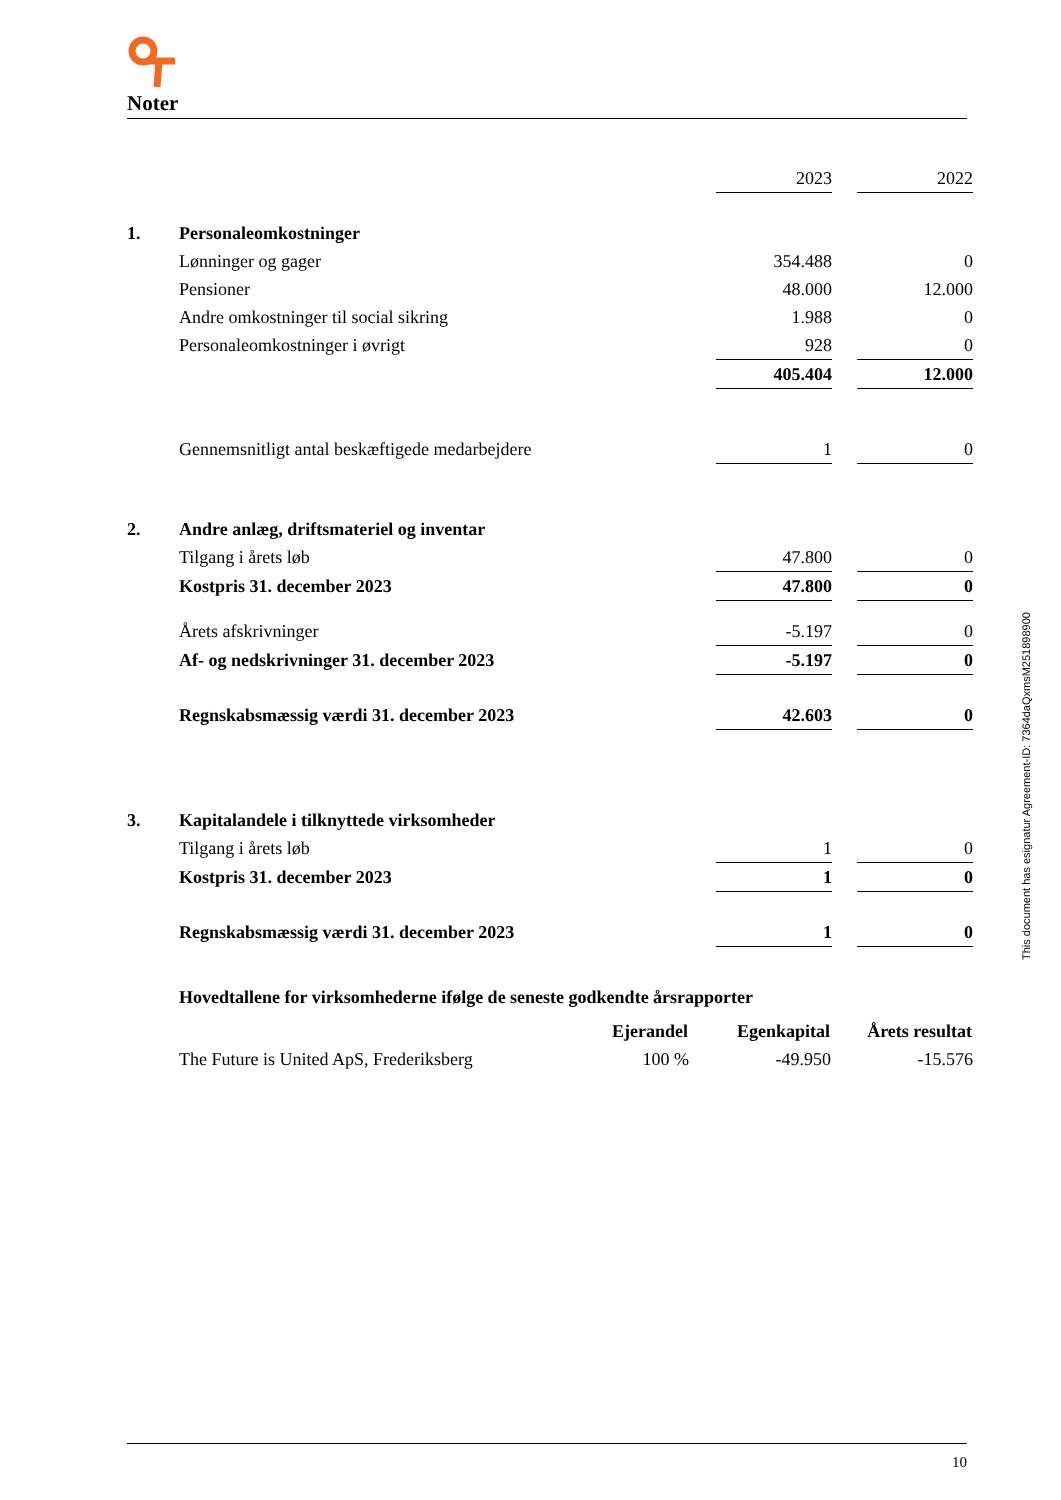Noter
| | | | 2023 | | 2022 |
| 1. | Personaleomkostninger | | | | |
| | Lønninger og gager | | 354.488 | | 0 |
| | Pensioner | | 48.000 | | 12.000 |
| | Andre omkostninger til social sikring | | 1.988 | | 0 |
| | Personaleomkostninger i øvrigt | | 928 | | 0 |
| | | | 405.404 | | 12.000 |
| | Gennemsnitligt antal beskæftigede medarbejdere | | 1 | | 0 |
| 2. | Andre anlæg, driftsmateriel og inventar | | | | |
| | Tilgang i årets løb | | 47.800 | | 0 |
| | Kostpris 31. december 2023 | | 47.800 | | 0 |
| | Årets afskrivninger | | -5.197 | | 0 |
| | Af- og nedskrivninger 31. december 2023 | | -5.197 | | 0 |
| | Regnskabsmæssig værdi 31. december 2023 | | 42.603 | | 0 |
| 3. | Kapitalandele i tilknyttede virksomheder | | | | |
| | Tilgang i årets løb | | 1 | | 0 |
| | Kostpris 31. december 2023 | | 1 | | 0 |
| | Regnskabsmæssig værdi 31. december 2023 | | 1 | | 0 |
| | Hovedtallene for virksomhederne ifølge de seneste godkendte årsrapporter | | | | |
| | | Ejerandel | Egenkapital | Årets resultat |
| | The Future is United ApS, Frederiksberg | 100 % | -49.950 | -15.576 |
This document has esignatur Agreement-ID: 7364daQxmsM251898900
10